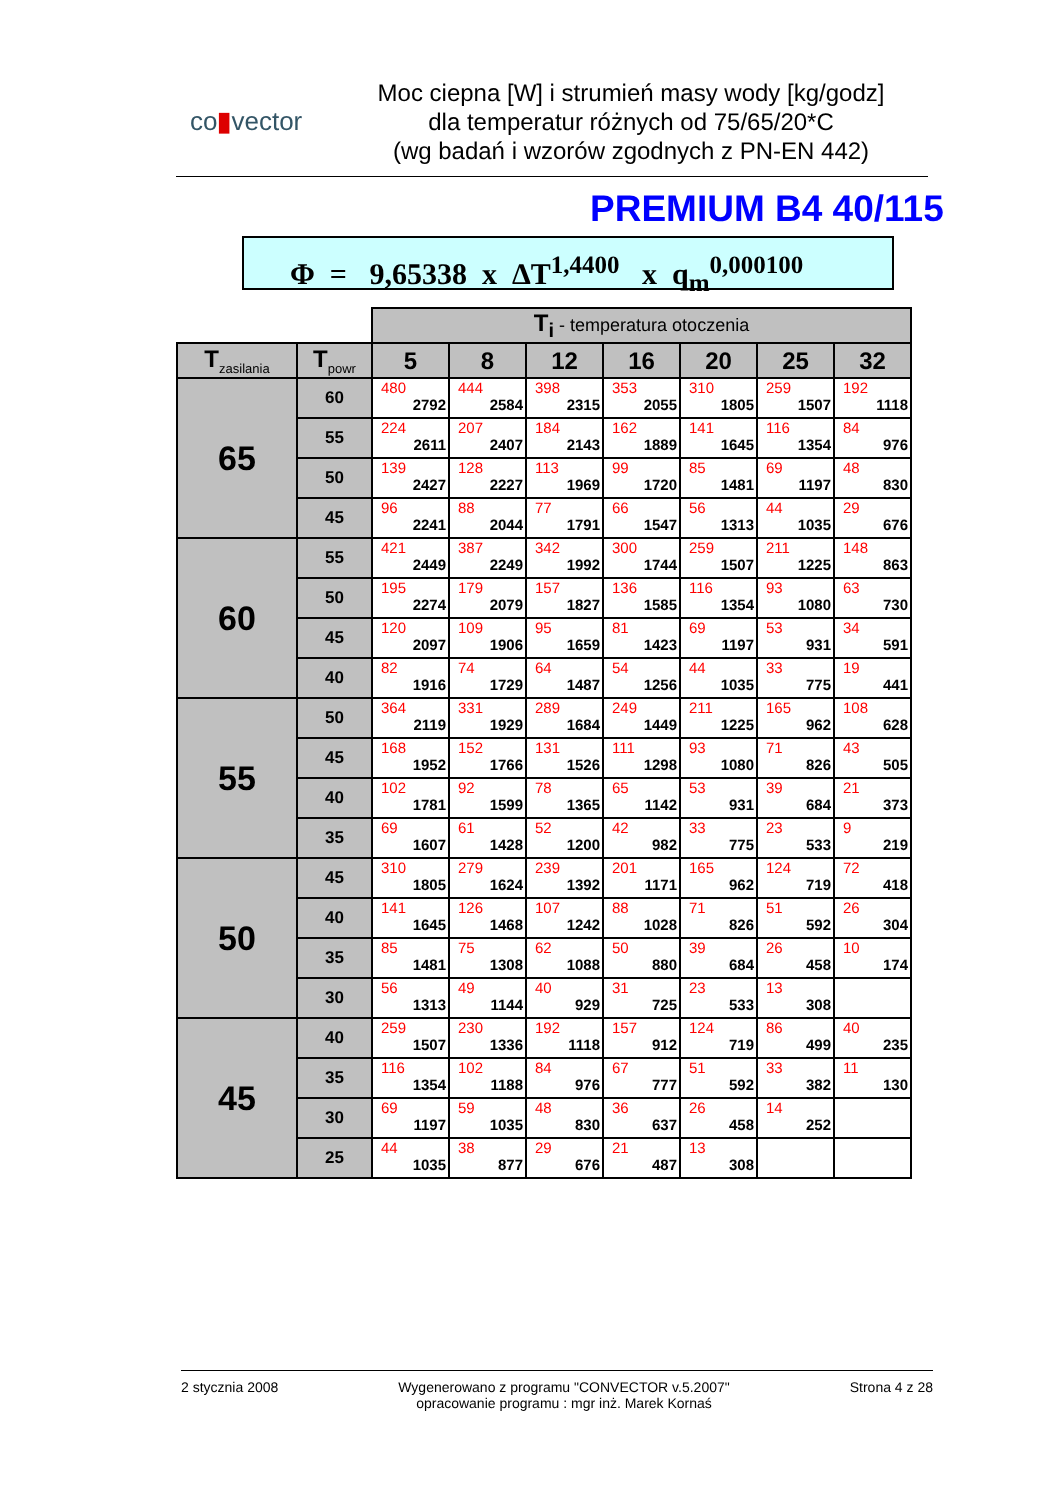co▮vector
Moc ciepna [W] i strumień masy wody [kg/godz]
dla temperatur różnych od 75/65/20*C
(wg badań i wzorów zgodnych z PN-EN 442)
PREMIUM B4 40/115
Φ = 9,65338 x ΔT<sup>1,4400</sup> x q<sub>m</sub><sup>0,000100</sup>
| | | T<sub>i</sub> - temperatura otoczenia | | | | | | |
| T<sub>zasilania</sub> | T<sub>powr</sub> | 5 | 8 | 12 | 16 | 20 | 25 | 32 |
| 65 | 60 | 480 2792 | 444 2584 | 398 2315 | 353 2055 | 310 1805 | 259 1507 | 192 1118 |
| | 55 | 224 2611 | 207 2407 | 184 2143 | 162 1889 | 141 1645 | 116 1354 | 84 976 |
| | 50 | 139 2427 | 128 2227 | 113 1969 | 99 1720 | 85 1481 | 69 1197 | 48 830 |
| | 45 | 96 2241 | 88 2044 | 77 1791 | 66 1547 | 56 1313 | 44 1035 | 29 676 |
| 60 | 55 | 421 2449 | 387 2249 | 342 1992 | 300 1744 | 259 1507 | 211 1225 | 148 863 |
| | 50 | 195 2274 | 179 2079 | 157 1827 | 136 1585 | 116 1354 | 93 1080 | 63 730 |
| | 45 | 120 2097 | 109 1906 | 95 1659 | 81 1423 | 69 1197 | 53 931 | 34 591 |
| | 40 | 82 1916 | 74 1729 | 64 1487 | 54 1256 | 44 1035 | 33 775 | 19 441 |
| 55 | 50 | 364 2119 | 331 1929 | 289 1684 | 249 1449 | 211 1225 | 165 962 | 108 628 |
| | 45 | 168 1952 | 152 1766 | 131 1526 | 111 1298 | 93 1080 | 71 826 | 43 505 |
| | 40 | 102 1781 | 92 1599 | 78 1365 | 65 1142 | 53 931 | 39 684 | 21 373 |
| | 35 | 69 1607 | 61 1428 | 52 1200 | 42 982 | 33 775 | 23 533 | 9 219 |
| 50 | 45 | 310 1805 | 279 1624 | 239 1392 | 201 1171 | 165 962 | 124 719 | 72 418 |
| | 40 | 141 1645 | 126 1468 | 107 1242 | 88 1028 | 71 826 | 51 592 | 26 304 |
| | 35 | 85 1481 | 75 1308 | 62 1088 | 50 880 | 39 684 | 26 458 | 10 174 |
| | 30 | 56 1313 | 49 1144 | 40 929 | 31 725 | 23 533 | 13 308 | |
| 45 | 40 | 259 1507 | 230 1336 | 192 1118 | 157 912 | 124 719 | 86 499 | 40 235 |
| | 35 | 116 1354 | 102 1188 | 84 976 | 67 777 | 51 592 | 33 382 | 11 130 |
| | 30 | 69 1197 | 59 1035 | 48 830 | 36 637 | 26 458 | 14 252 | |
| | 25 | 44 1035 | 38 877 | 29 676 | 21 487 | 13 308 | | |
2 stycznia 2008 Wygenerowano z programu "CONVECTOR v.5.2007"
opracowanie programu : mgr inż. Marek Kornaś
Strona 4 z 28